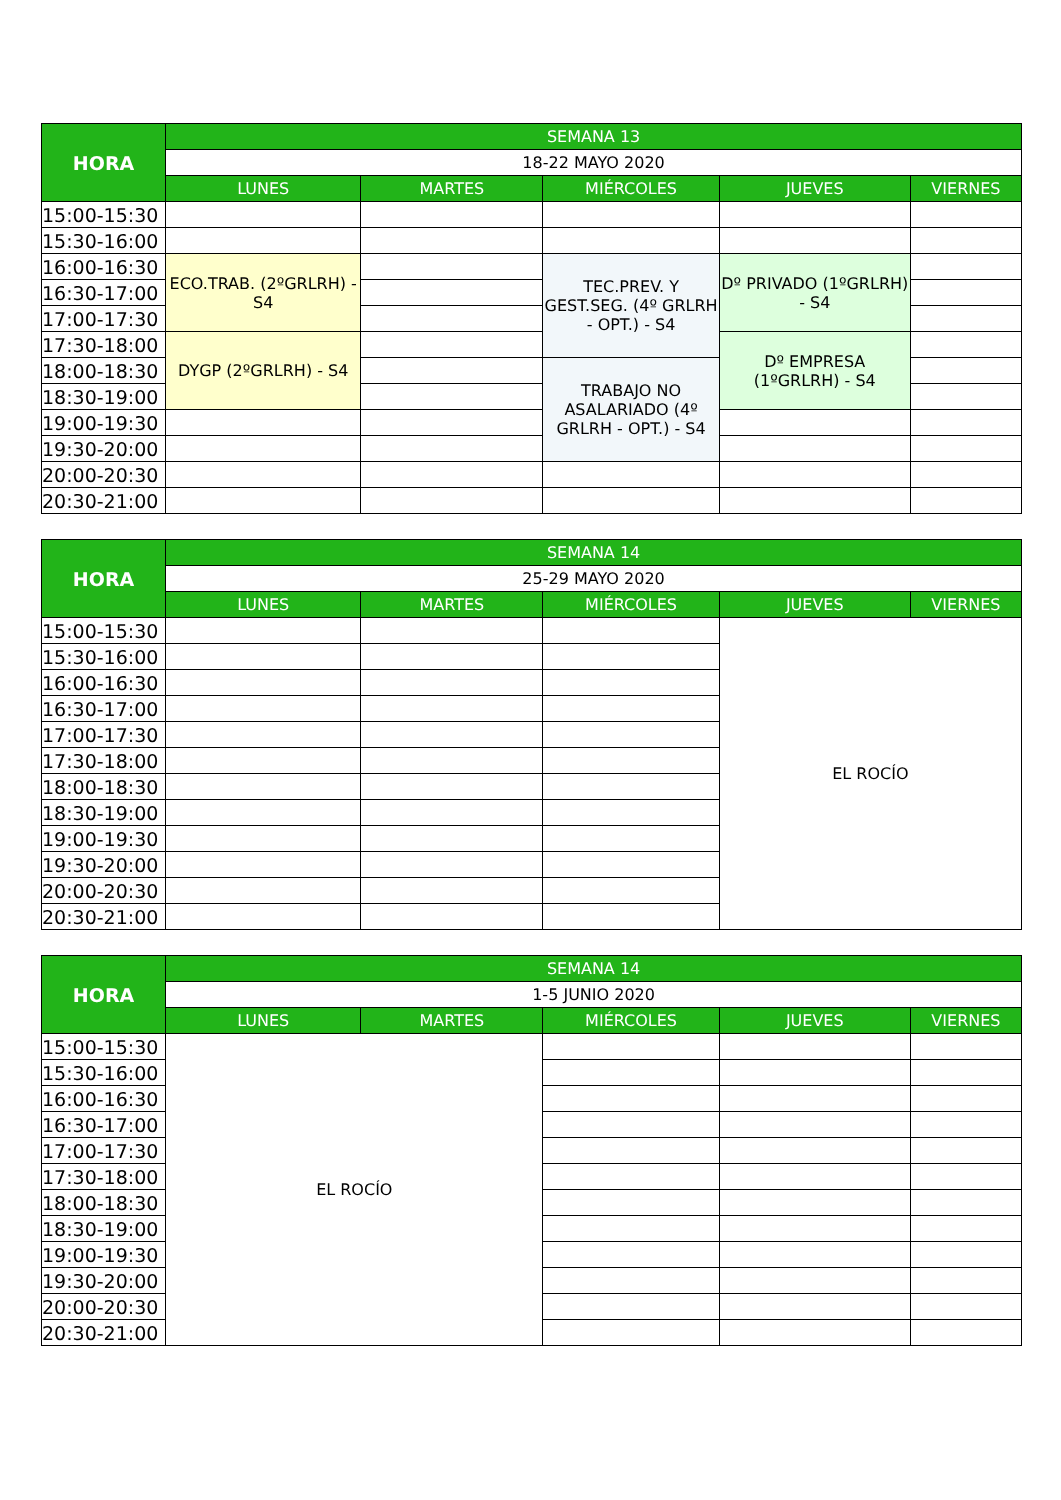| HORA | SEMANA 13 | | | | |
| --- | --- | --- | --- | --- | --- |
| | 18-22 MAYO 2020 | | | | |
| | LUNES | MARTES | MIÉRCOLES | JUEVES | VIERNES |
| 15:00-15:30 | | | | | |
| 15:30-16:00 | | | | | |
| 16:00-16:30 | ECO.TRAB. (2ºGRLRH) - S4 | | TEC.PREV. Y GEST.SEG. (4º GRLRH - OPT.) - S4 | Dº PRIVADO (1ºGRLRH) - S4 | |
| 16:30-17:00 | | | | | |
| 17:00-17:30 | | | | | |
| 17:30-18:00 | DYGP (2ºGRLRH) - S4 | | | Dº EMPRESA (1ºGRLRH) - S4 | |
| 18:00-18:30 | | | TRABAJO NO ASALARIADO (4º GRLRH - OPT.) - S4 | | |
| 18:30-19:00 | | | | | |
| 19:00-19:30 | | | | | |
| 19:30-20:00 | | | | | |
| 20:00-20:30 | | | | | |
| 20:30-21:00 | | | | | |
| HORA | SEMANA 14 | | | | |
| --- | --- | --- | --- | --- | --- |
| | 25-29 MAYO 2020 | | | | |
| | LUNES | MARTES | MIÉRCOLES | JUEVES | VIERNES |
| 15:00-15:30 | | | | EL ROCÍO | |
| 15:30-16:00 | | | | | |
| 16:00-16:30 | | | | | |
| 16:30-17:00 | | | | | |
| 17:00-17:30 | | | | | |
| 17:30-18:00 | | | | | |
| 18:00-18:30 | | | | | |
| 18:30-19:00 | | | | | |
| 19:00-19:30 | | | | | |
| 19:30-20:00 | | | | | |
| 20:00-20:30 | | | | | |
| 20:30-21:00 | | | | | |
| HORA | SEMANA 14 | | | | |
| --- | --- | --- | --- | --- | --- |
| | 1-5 JUNIO 2020 | | | | |
| | LUNES | MARTES | MIÉRCOLES | JUEVES | VIERNES |
| 15:00-15:30 | EL ROCÍO | | | | |
| 15:30-16:00 | | | | | |
| 16:00-16:30 | | | | | |
| 16:30-17:00 | | | | | |
| 17:00-17:30 | | | | | |
| 17:30-18:00 | | | | | |
| 18:00-18:30 | | | | | |
| 18:30-19:00 | | | | | |
| 19:00-19:30 | | | | | |
| 19:30-20:00 | | | | | |
| 20:00-20:30 | | | | | |
| 20:30-21:00 | | | | | |